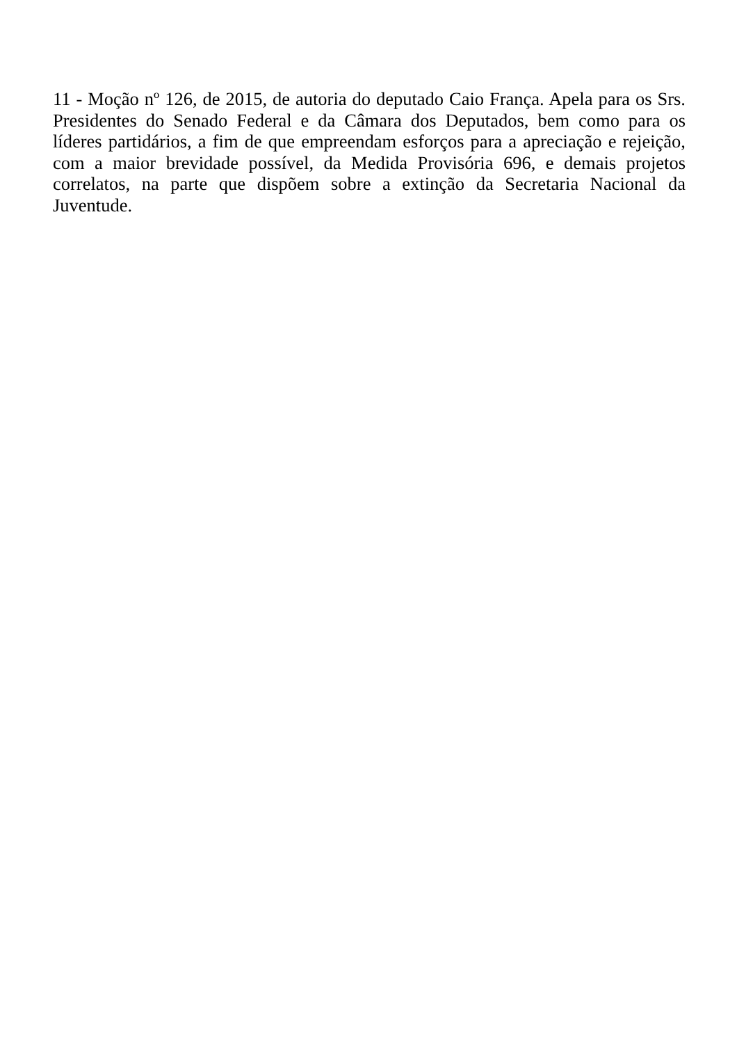11 - Moção nº 126, de 2015, de autoria do deputado Caio França. Apela para os Srs. Presidentes do Senado Federal e da Câmara dos Deputados, bem como para os líderes partidários, a fim de que empreendam esforços para a apreciação e rejeição, com a maior brevidade possível, da Medida Provisória 696, e demais projetos correlatos, na parte que dispõem sobre a extinção da Secretaria Nacional da Juventude.